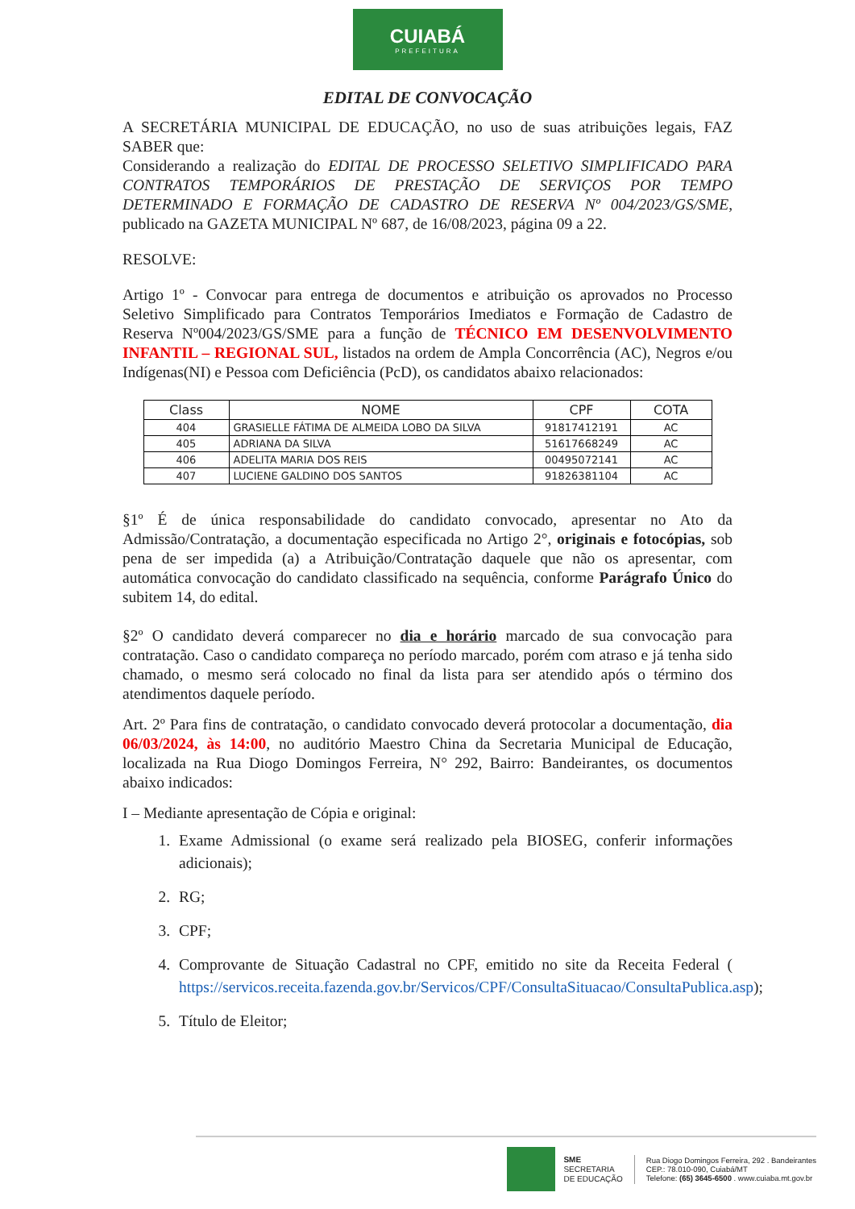CUIABÁ
PREFEITURA
EDITAL DE CONVOCAÇÃO
A SECRETÁRIA MUNICIPAL DE EDUCAÇÃO, no uso de suas atribuições legais, FAZ SABER que:
Considerando a realização do EDITAL DE PROCESSO SELETIVO SIMPLIFICADO PARA CONTRATOS TEMPORÁRIOS DE PRESTAÇÃO DE SERVIÇOS POR TEMPO DETERMINADO E FORMAÇÃO DE CADASTRO DE RESERVA Nº 004/2023/GS/SME, publicado na GAZETA MUNICIPAL Nº 687, de 16/08/2023, página 09 a 22.
RESOLVE:
Artigo 1º - Convocar para entrega de documentos e atribuição os aprovados no Processo Seletivo Simplificado para Contratos Temporários Imediatos e Formação de Cadastro de Reserva Nº004/2023/GS/SME para a função de TÉCNICO EM DESENVOLVIMENTO INFANTIL – REGIONAL SUL, listados na ordem de Ampla Concorrência (AC), Negros e/ou Indígenas(NI) e Pessoa com Deficiência (PcD), os candidatos abaixo relacionados:
| Class | NOME | CPF | COTA |
| --- | --- | --- | --- |
| 404 | GRASIELLE FÁTIMA DE ALMEIDA LOBO DA SILVA | 91817412191 | AC |
| 405 | ADRIANA DA SILVA | 51617668249 | AC |
| 406 | ADELITA MARIA DOS REIS | 00495072141 | AC |
| 407 | LUCIENE GALDINO DOS SANTOS | 91826381104 | AC |
§1º É de única responsabilidade do candidato convocado, apresentar no Ato da Admissão/Contratação, a documentação especificada no Artigo 2°, originais e fotocópias, sob pena de ser impedida (a) a Atribuição/Contratação daquele que não os apresentar, com automática convocação do candidato classificado na sequência, conforme Parágrafo Único do subitem 14, do edital.
§2º O candidato deverá comparecer no dia e horário marcado de sua convocação para contratação. Caso o candidato compareça no período marcado, porém com atraso e já tenha sido chamado, o mesmo será colocado no final da lista para ser atendido após o término dos atendimentos daquele período.
Art. 2º Para fins de contratação, o candidato convocado deverá protocolar a documentação, dia 06/03/2024, às 14:00, no auditório Maestro China da Secretaria Municipal de Educação, localizada na Rua Diogo Domingos Ferreira, N° 292, Bairro: Bandeirantes, os documentos abaixo indicados:
I – Mediante apresentação de Cópia e original:
1. Exame Admissional (o exame será realizado pela BIOSEG, conferir informações adicionais);
2. RG;
3. CPF;
4. Comprovante de Situação Cadastral no CPF, emitido no site da Receita Federal ( https://servicos.receita.fazenda.gov.br/Servicos/CPF/ConsultaSituacao/ConsultaPublica.asp);
5. Título de Eleitor;
SME
SECRETARIA
DE EDUCAÇÃO
Rua Diogo Domingos Ferreira, 292 . Bandeirantes
CEP.: 78.010-090, Cuiabá/MT
Telefone: (65) 3645-6500 . www.cuiaba.mt.gov.br